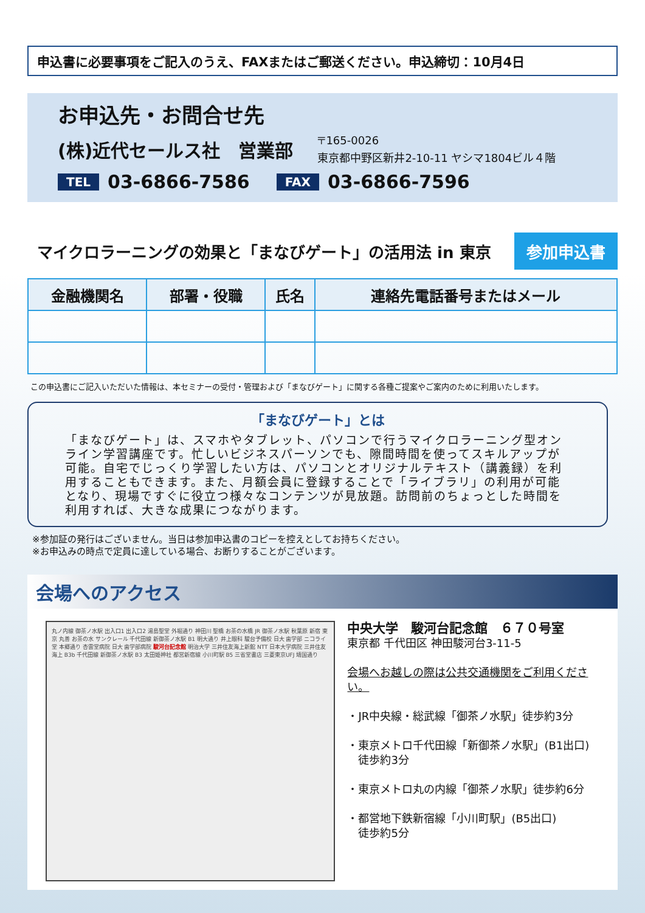申込書に必要事項をご記入のうえ、FAXまたはご郵送ください。申込締切：10月4日
お申込先・お問合せ先
(株)近代セールス社　営業部
〒165-0026
東京都中野区新井2-10-11 ヤシマ1804ビル４階
TEL 03-6866-7586 FAX 03-6866-7596
マイクロラーニングの効果と「まなびゲート」の活用法 in 東京
参加申込書
| 金融機関名 | 部署・役職 | 氏名 | 連絡先電話番号またはメール |
| --- | --- | --- | --- |
この申込書にご記入いただいた情報は、本セミナーの受付・管理および「まなびゲート」に関する各種ご提案やご案内のために利用いたします。
「まなびゲート」とは
「まなびゲート」は、スマホやタブレット、パソコンで行うマイクロラーニング型オンライン学習講座です。忙しいビジネスパーソンでも、隙間時間を使ってスキルアップが可能。自宅でじっくり学習したい方は、パソコンとオリジナルテキスト（講義録）を利用することもできます。また、月額会員に登録することで「ライブラリ」の利用が可能となり、現場ですぐに役立つ様々なコンテンツが見放題。訪問前のちょっとした時間を利用すれば、大きな成果につながります。
※参加証の発行はございません。当日は参加申込書のコピーを控えとしてお持ちください。
※お申込みの時点で定員に達している場合、お断りすることがございます。
会場へのアクセス
丸ノ内線 御茶ノ水駅 出入口1 出入口2 湯島聖堂 外堀通り 神田川 聖橋 お茶の水橋 JR 御茶ノ水駅 秋葉原 新宿 東京 丸善 お茶の水 サンクレール 千代田線 新御茶ノ水駅 B1 明大通り 井上眼科 駿台予備校 日大 歯学部 ニコライ堂 本郷通り 杏雲堂病院 日大 歯学部病院 駿河台記念館 明治大学 三井住友海上新館 NTT 日本大学病院 三井住友海上 B3b 千代田線 新御茶ノ水駅 B3 太田姫神社 都営新宿線 小川町駅 B5 三省堂書店 三菱東京UFJ 靖国通り
中央大学　駿河台記念館　６７０号室
東京都 千代田区 神田駿河台3-11-5
会場へお越しの際は公共交通機関をご利用ください。
・JR中央線・総武線「御茶ノ水駅」徒歩約3分
・東京メトロ千代田線「新御茶ノ水駅」(B1出口)
　徒歩約3分
・東京メトロ丸の内線「御茶ノ水駅」徒歩約6分
・都営地下鉄新宿線「小川町駅」(B5出口)
　徒歩約5分